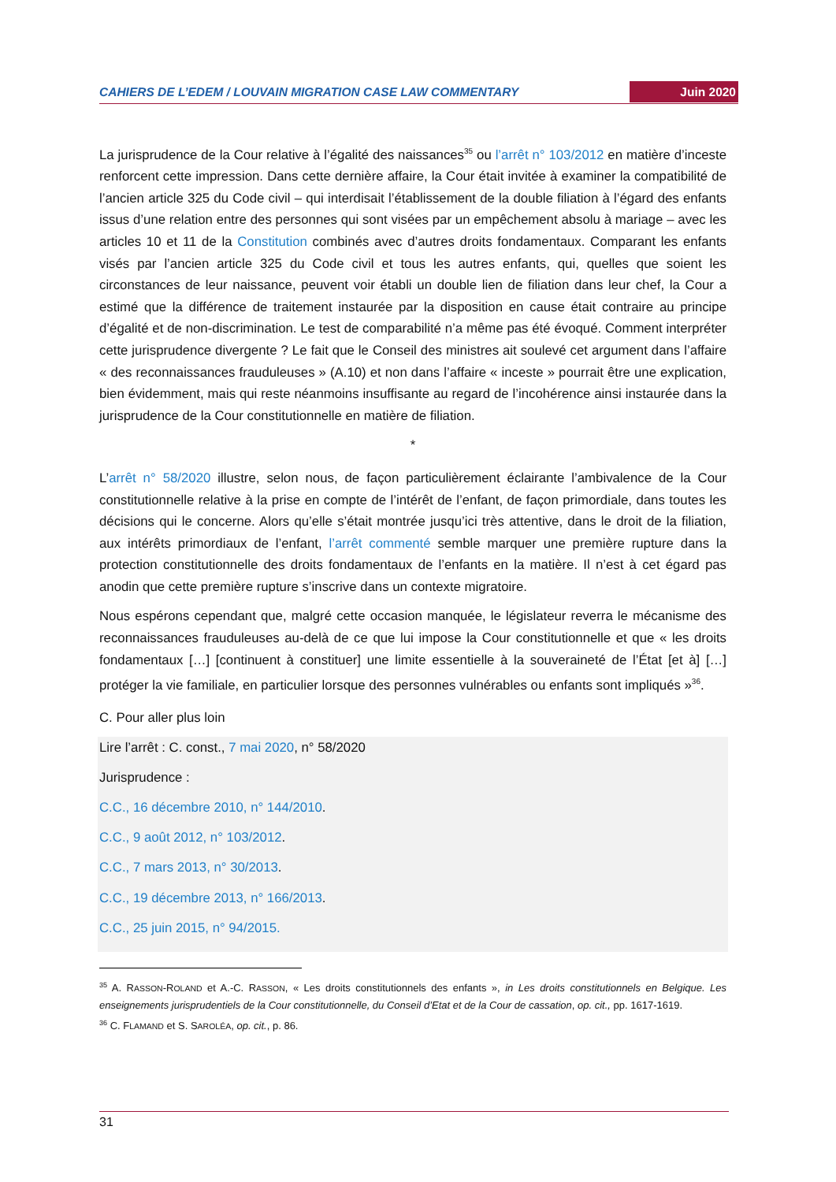CAHIERS DE L’EDEM / LOUVAIN MIGRATION CASE LAW COMMENTARY Juin 2020
La jurisprudence de la Cour relative à l’égalité des naissances<sup>35</sup> ou l’arrêt n° 103/2012 en matière d’inceste renforcent cette impression. Dans cette dernière affaire, la Cour était invitée à examiner la compatibilité de l’ancien article 325 du Code civil – qui interdisait l’établissement de la double filiation à l’égard des enfants issus d’une relation entre des personnes qui sont visées par un empêchement absolu à mariage – avec les articles 10 et 11 de la Constitution combinés avec d’autres droits fondamentaux. Comparant les enfants visés par l’ancien article 325 du Code civil et tous les autres enfants, qui, quelles que soient les circonstances de leur naissance, peuvent voir établi un double lien de filiation dans leur chef, la Cour a estimé que la différence de traitement instaurée par la disposition en cause était contraire au principe d’égalité et de non-discrimination. Le test de comparabilité n’a même pas été évoqué. Comment interpréter cette jurisprudence divergente ? Le fait que le Conseil des ministres ait soulevé cet argument dans l’affaire « des reconnaissances frauduleuses » (A.10) et non dans l’affaire « inceste » pourrait être une explication, bien évidemment, mais qui reste néanmoins insuffisante au regard de l’incohérence ainsi instaurée dans la jurisprudence de la Cour constitutionnelle en matière de filiation.
*
L’arrêt n° 58/2020 illustre, selon nous, de façon particulièrement éclairante l’ambivalence de la Cour constitutionnelle relative à la prise en compte de l’intérêt de l’enfant, de façon primordiale, dans toutes les décisions qui le concerne. Alors qu’elle s’était montrée jusqu’ici très attentive, dans le droit de la filiation, aux intérêts primordiaux de l’enfant, l’arrêt commenté semble marquer une première rupture dans la protection constitutionnelle des droits fondamentaux de l’enfants en la matière. Il n’est à cet égard pas anodin que cette première rupture s’inscrive dans un contexte migratoire.
Nous espérons cependant que, malgré cette occasion manquée, le législateur reverra le mécanisme des reconnaissances frauduleuses au-delà de ce que lui impose la Cour constitutionnelle et que « les droits fondamentaux […] [continuent à constituer] une limite essentielle à la souveraineté de l’État [et à] […] protéger la vie familiale, en particulier lorsque des personnes vulnérables ou enfants sont impliqués »<sup>36</sup>.
C. Pour aller plus loin
Lire l’arrêt : C. const., 7 mai 2020, n° 58/2020
Jurisprudence :
C.C., 16 décembre 2010, n° 144/2010.
C.C., 9 août 2012, n° 103/2012.
C.C., 7 mars 2013, n° 30/2013.
C.C., 19 décembre 2013, n° 166/2013.
C.C., 25 juin 2015, n° 94/2015.
<sup>35</sup> A. RASSON-ROLAND et A.-C. RASSON, « Les droits constitutionnels des enfants », in Les droits constitutionnels en Belgique. Les enseignements jurisprudentiels de la Cour constitutionnelle, du Conseil d’Etat et de la Cour de cassation, op. cit., pp. 1617-1619.
<sup>36</sup> C. FLAMAND et S. SAROLÉA, op. cit., p. 86.
31